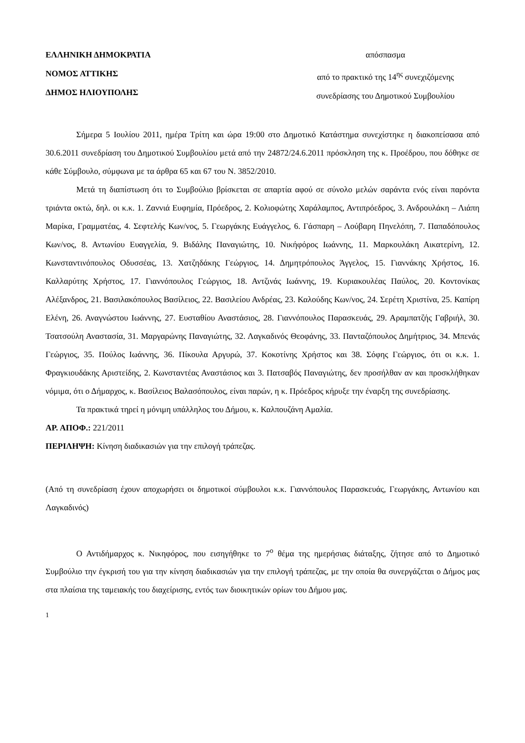ΕΛΛΗΝΙΚΗ ΔΗΜΟΚΡΑΤΙΑ
ΝΟΜΟΣ ΑΤΤΙΚΗΣ
ΔΗΜΟΣ ΗΛΙΟΥΠΟΛΗΣ
απόσπασμα
από το πρακτικό της 14<sup>ης</sup> συνεχιζόμενης
συνεδρίασης του Δημοτικού Συμβουλίου
Σήμερα 5 Ιουλίου 2011, ημέρα Τρίτη και ώρα 19:00 στο Δημοτικό Κατάστημα συνεχίστηκε η διακοπείσασα από 30.6.2011 συνεδρίαση του Δημοτικού Συμβουλίου μετά από την 24872/24.6.2011 πρόσκληση της κ. Προέδρου, που δόθηκε σε κάθε Σύμβουλο, σύμφωνα με τα άρθρα 65 και 67 του Ν. 3852/2010.
Μετά τη διαπίστωση ότι το Συμβούλιο βρίσκεται σε απαρτία αφού σε σύνολο μελών σαράντα ενός είναι παρόντα τριάντα οκτώ, δηλ. οι κ.κ. 1. Ζαννιά Ευφημία, Πρόεδρος, 2. Κολιοφώτης Χαράλαμπος, Αντιπρόεδρος, 3. Ανδρουλάκη – Λιάπη Μαρίκα, Γραμματέας, 4. Σεφτελής Κων/νος, 5. Γεωργάκης Ευάγγελος, 6. Γάσπαρη – Λούβαρη Πηνελόπη, 7. Παπαδόπουλος Κων/νος, 8. Αντωνίου Ευαγγελία, 9. Βιδάλης Παναγιώτης, 10. Νικήφόρος Ιωάννης, 11. Μαρκουλάκη Αικατερίνη, 12. Κωνσταντινόπουλος Οδυσσέας, 13. Χατζηδάκης Γεώργιος, 14. Δημητρόπουλος Άγγελος, 15. Γιαννάκης Χρήστος, 16. Καλλαρύτης Χρήστος, 17. Γιαννόπουλος Γεώργιος, 18. Αντζινάς Ιωάννης, 19. Κυριακουλέας Παύλος, 20. Κοντονίκας Αλέξανδρος, 21. Βασιλακόπουλος Βασίλειος, 22. Βασιλείου Ανδρέας, 23. Καλούδης Κων/νος, 24. Σερέτη Χριστίνα, 25. Καπίρη Ελένη, 26. Αναγνώστου Ιωάννης, 27. Ευσταθίου Αναστάσιος, 28. Γιαννόπουλος Παρασκευάς, 29. Αραμπατζής Γαβριήλ, 30. Τσατσούλη Αναστασία, 31. Μαργαρώνης Παναγιώτης, 32. Λαγκαδινός Θεοφάνης, 33. Πανταζόπουλος Δημήτριος, 34. Μπενάς Γεώργιος, 35. Πούλος Ιωάννης, 36. Πίκουλα Αργυρώ, 37. Κοκοτίνης Χρήστος και 38. Σόφης Γεώργιος, ότι οι κ.κ. 1. Φραγκιουδάκης Αριστείδης, 2. Κωνσταντέας Αναστάσιος και 3. Πατσαβός Παναγιώτης, δεν προσήλθαν αν και προσκλήθηκαν νόμιμα, ότι ο Δήμαρχος, κ. Βασίλειος Βαλασόπουλος, είναι παρών, η κ. Πρόεδρος κήρυξε την έναρξη της συνεδρίασης.
Τα πρακτικά τηρεί η μόνιμη υπάλληλος του Δήμου, κ. Καλπουζάνη Αμαλία.
ΑΡ. ΑΠΟΦ.: 221/2011
ΠΕΡΙΛΗΨΗ: Κίνηση διαδικασιών για την επιλογή τράπεζας.
(Από τη συνεδρίαση έχουν αποχωρήσει οι δημοτικοί σύμβουλοι κ.κ. Γιαννόπουλος Παρασκευάς, Γεωργάκης, Αντωνίου και Λαγκαδινός)
Ο Αντιδήμαρχος κ. Νικηφόρος, που εισηγήθηκε το 7<sup>ο</sup> θέμα της ημερήσιας διάταξης, ζήτησε από το Δημοτικό Συμβούλιο την έγκρισή του για την κίνηση διαδικασιών για την επιλογή τράπεζας, με την οποία θα συνεργάζεται ο Δήμος μας στα πλαίσια της ταμειακής του διαχείρισης, εντός των διοικητικών ορίων του Δήμου μας.
1